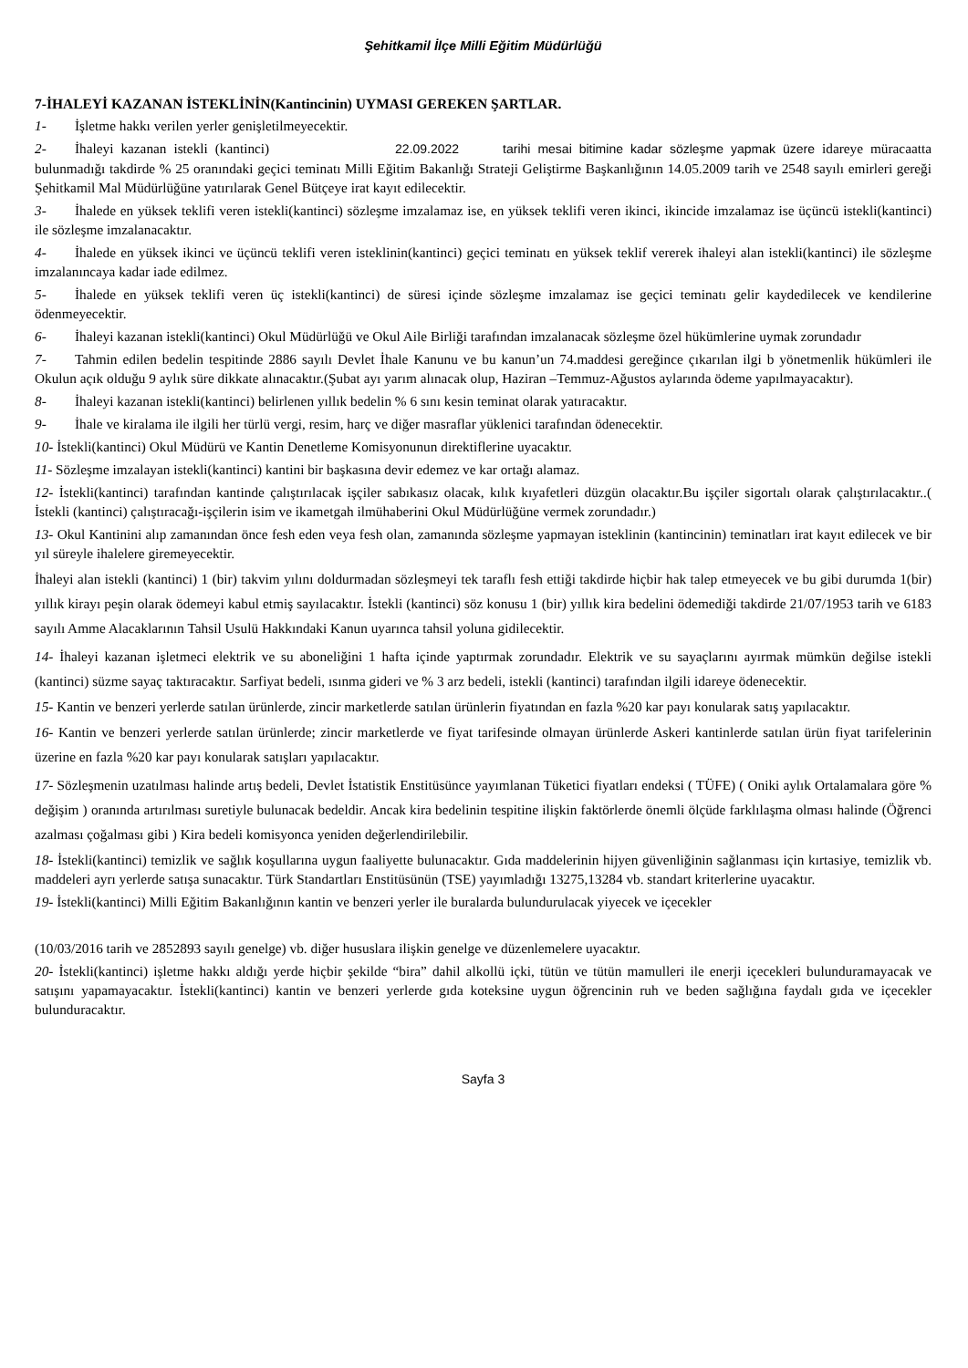Şehitkamil İlçe Milli Eğitim Müdürlüğü
7-İHALEYİ KAZANAN İSTEKLİNİN(Kantincinin) UYMASI GEREKEN ŞARTLAR.
1- İşletme hakkı verilen yerler genişletilmeyecektir.
2- İhaleyi kazanan istekli (kantinci) 22.09.2022 tarihi mesai bitimine kadar sözleşme yapmak üzere idareye müracaatta bulunmadığı takdirde % 25 oranındaki geçici teminatı Milli Eğitim Bakanlığı Strateji Geliştirme Başkanlığının 14.05.2009 tarih ve 2548 sayılı emirleri gereği Şehitkamil Mal Müdürlüğüne yatırılarak Genel Bütçeye irat kayıt edilecektir.
3- İhalede en yüksek teklifi veren istekli(kantinci) sözleşme imzalamaz ise, en yüksek teklifi veren ikinci, ikincide imzalamaz ise üçüncü istekli(kantinci) ile sözleşme imzalanacaktır.
4- İhalede en yüksek ikinci ve üçüncü teklifi veren isteklinin(kantinci) geçici teminatı en yüksek teklif vererek ihaleyi alan istekli(kantinci) ile sözleşme imzalanıncaya kadar iade edilmez.
5- İhalede en yüksek teklifi veren üç istekli(kantinci) de süresi içinde sözleşme imzalamaz ise geçici teminatı gelir kaydedilecek ve kendilerine ödenmeyecektir.
6- İhaleyi kazanan istekli(kantinci) Okul Müdürlüğü ve Okul Aile Birliği tarafından imzalanacak sözleşme özel hükümlerine uymak zorundadır
7- Tahmin edilen bedelin tespitinde 2886 sayılı Devlet İhale Kanunu ve bu kanun’un 74.maddesi gereğince çıkarılan ilgi b yönetmenlik hükümleri ile Okulun açık olduğu 9 aylık süre dikkate alınacaktır.(Şubat ayı yarım alınacak olup, Haziran –Temmuz-Ağustos aylarında ödeme yapılmayacaktır).
8- İhaleyi kazanan istekli(kantinci) belirlenen yıllık bedelin % 6 sını kesin teminat olarak yatıracaktır.
9- İhale ve kiralama ile ilgili her türlü vergi, resim, harç ve diğer masraflar yüklenici tarafından ödenecektir.
10- İstekli(kantinci) Okul Müdürü ve Kantin Denetleme Komisyonunun direktiflerine uyacaktır.
11- Sözleşme imzalayan istekli(kantinci) kantini bir başkasına devir edemez ve kar ortağı alamaz.
12- İstekli(kantinci) tarafından kantinde çalıştırılacak işçiler sabıkasız olacak, kılık kıyafetleri düzgün olacaktır.Bu işçiler sigortalı olarak çalıştırılacaktır..( İstekli (kantinci) çalıştıracağı-işçilerin isim ve ikametgah ilmühaberini Okul Müdürlüğüne vermek zorundadır.)
13- Okul Kantinini alıp zamanından önce fesh eden veya fesh olan, zamanında sözleşme yapmayan isteklinin (kantincinin) teminatları irat kayıt edilecek ve bir yıl süreyle ihalelere giremeyecektir.
İhaleyi alan istekli (kantinci) 1 (bir) takvim yılını doldurmadan sözleşmeyi tek taraflı fesh ettiği takdirde hiçbir hak talep etmeyecek ve bu gibi durumda 1(bir) yıllık kirayı peşin olarak ödemeyi kabul etmiş sayılacaktır. İstekli (kantinci) söz konusu 1 (bir) yıllık kira bedelini ödemediği takdirde 21/07/1953 tarih ve 6183 sayılı Amme Alacaklarının Tahsil Usulü Hakkındaki Kanun uyarınca tahsil yoluna gidilecektir.
14- İhaleyi kazanan işletmeci elektrik ve su aboneliğini 1 hafta içinde yaptırmak zorundadır. Elektrik ve su sayaçlarını ayırmak mümkün değilse istekli (kantinci) süzme sayaç taktıracaktır. Sarfiyat bedeli, ısınma gideri ve % 3 arz bedeli, istekli (kantinci) tarafından ilgili idareye ödenecektir.
15- Kantin ve benzeri yerlerde satılan ürünlerde, zincir marketlerde satılan ürünlerin fiyatından en fazla %20 kar payı konularak satış yapılacaktır.
16- Kantin ve benzeri yerlerde satılan ürünlerde; zincir marketlerde ve fiyat tarifesinde olmayan ürünlerde Askeri kantinlerde satılan ürün fiyat tarifelerinin üzerine en fazla %20 kar payı konularak satışları yapılacaktır.
17- Sözleşmenin uzatılması halinde artış bedeli, Devlet İstatistik Enstitüsünce yayımlanan Tüketici fiyatları endeksi ( TÜFE) ( Oniki aylık Ortalamalara göre % değişim ) oranında artırılması suretiyle bulunacak bedeldir. Ancak kira bedelinin tespitine ilişkin faktörlerde önemli ölçüde farklılaşma olması halinde (Öğrenci azalması çoğalması gibi ) Kira bedeli komisyonca yeniden değerlendirilebilir.
18- İstekli(kantinci) temizlik ve sağlık koşullarına uygun faaliyette bulunacaktır. Gıda maddelerinin hijyen güvenliğinin sağlanması için kırtasiye, temizlik vb. maddeleri ayrı yerlerde satışa sunacaktır. Türk Standartları Enstitüsünün (TSE) yayımladığı 13275,13284 vb. standart kriterlerine uyacaktır.
19- İstekli(kantinci) Milli Eğitim Bakanlığının kantin ve benzeri yerler ile buralarda bulundurulacak yiyecek ve içecekler
(10/03/2016 tarih ve 2852893 sayılı genelge) vb. diğer hususlara ilişkin genelge ve düzenlemelere uyacaktır.
20- İstekli(kantinci) işletme hakkı aldığı yerde hiçbir şekilde “bira” dahil alkollü içki, tütün ve tütün mamulleri ile enerji içecekleri bulunduramayacak ve satışını yapamayacaktır. İstekli(kantinci) kantin ve benzeri yerlerde gıda koteksine uygun öğrencinin ruh ve beden sağlığına faydalı gıda ve içecekler bulunduracaktır.
Sayfa 3